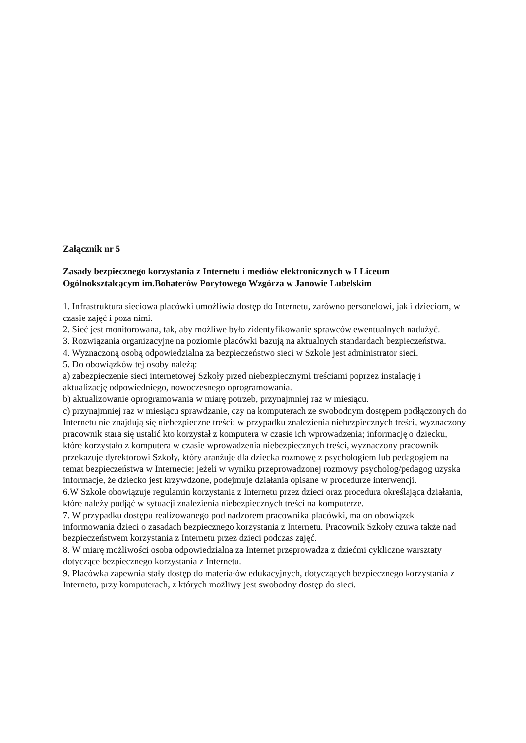Załącznik nr 5
Zasady bezpiecznego korzystania z Internetu i mediów elektronicznych w I Liceum Ogólnokształcącym im.Bohaterów Porytowego Wzgórza w Janowie Lubelskim
1. Infrastruktura sieciowa placówki umożliwia dostęp do Internetu, zarówno personelowi, jak i dzieciom, w czasie zajęć i poza nimi.
2. Sieć jest monitorowana, tak, aby możliwe było zidentyfikowanie sprawców ewentualnych nadużyć.
3. Rozwiązania organizacyjne na poziomie placówki bazują na aktualnych standardach bezpieczeństwa.
4. Wyznaczoną osobą odpowiedzialna za bezpieczeństwo sieci w Szkole jest administrator sieci.
5. Do obowiązków tej osoby należą:
a) zabezpieczenie sieci internetowej Szkoły przed niebezpiecznymi treściami poprzez instalację i aktualizację odpowiedniego, nowoczesnego oprogramowania.
b) aktualizowanie oprogramowania w miarę potrzeb, przynajmniej raz w miesiącu.
c) przynajmniej raz w miesiącu sprawdzanie, czy na komputerach ze swobodnym dostępem podłączonych do Internetu nie znajdują się niebezpieczne treści; w przypadku znalezienia niebezpiecznych treści, wyznaczony pracownik stara się ustalić kto korzystał z komputera w czasie ich wprowadzenia; informację o dziecku, które korzystało z komputera w czasie wprowadzenia niebezpiecznych treści, wyznaczony pracownik przekazuje dyrektorowi Szkoły, który aranżuje dla dziecka rozmowę z psychologiem lub pedagogiem na temat bezpieczeństwa w Internecie; jeżeli w wyniku przeprowadzonej rozmowy psycholog/pedagog uzyska informacje, że dziecko jest krzywdzone, podejmuje działania opisane w procedurze interwencji.
6.W Szkole obowiązuje regulamin korzystania z Internetu przez dzieci oraz procedura określająca działania, które należy podjąć w sytuacji znalezienia niebezpiecznych treści na komputerze.
7. W przypadku dostępu realizowanego pod nadzorem pracownika placówki, ma on obowiązek informowania dzieci o zasadach bezpiecznego korzystania z Internetu. Pracownik Szkoły czuwa także nad bezpieczeństwem korzystania z Internetu przez dzieci podczas zajęć.
8. W miarę możliwości osoba odpowiedzialna za Internet przeprowadza z dziećmi cykliczne warsztaty dotyczące bezpiecznego korzystania z Internetu.
9. Placówka zapewnia stały dostęp do materiałów edukacyjnych, dotyczących bezpiecznego korzystania z Internetu, przy komputerach, z których możliwy jest swobodny dostęp do sieci.